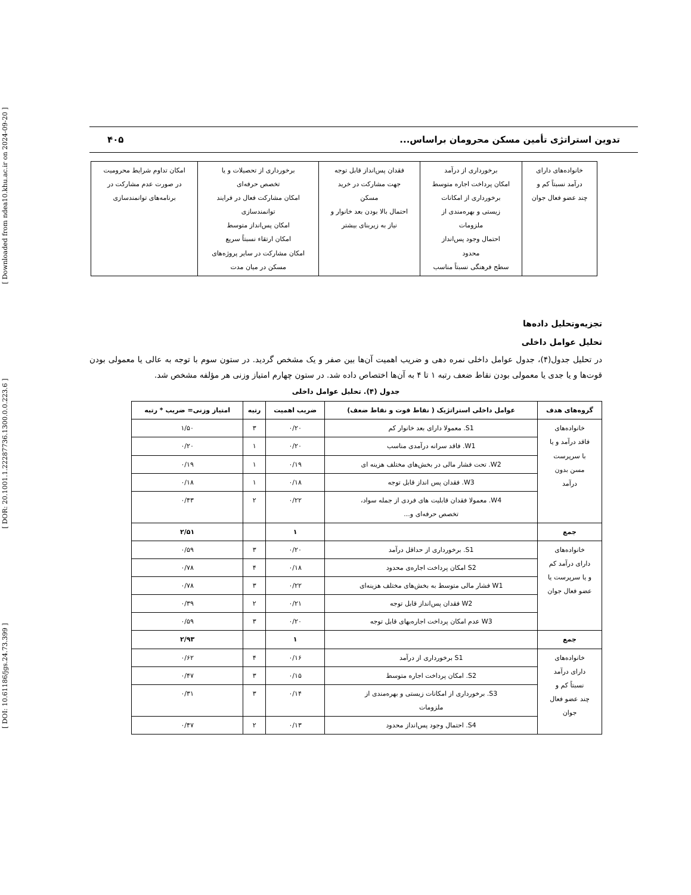[ DOI: 10.61186/jgs.24.73.399 ] [ DOR: 20.1001.1.22287736.1300.0.0.223.6 ] [ Downloaded from ndea10.khu.ac.ir on 2024-09-20 ]
تدوین استراتژی تأمین مسکن محرومان براساس... ۴۰۵
| خانواده‌های دارای درآمد نسبتاً کم و چند عضو فعال جوان | برخورداری از درآمد امکان پرداخت اجاره متوسط برخورداری از امکانات زیستی و بهره‌مندی از ملزومات احتمال وجود پس‌انداز محدود سطح فرهنگی نسبتاً مناسب | فقدان پس‌انداز قابل توجه جهت مشارکت در خرید مسکن احتمال بالا بودن بعد خانوار و نیاز به زیربنای بیشتر | برخورداری از تحصیلات و یا تخصص حرفه‌ای امکان مشارکت فعال در فرایند توانمندسازی امکان پس‌انداز متوسط امکان ارتقاء نسبتاً سریع امکان مشارکت در سایر پروژه‌های مسکن در میان مدت | امکان تداوم شرایط محرومیت در صورت عدم مشارکت در برنامه‌های توانمندسازی |
تجزیه‌وتحلیل داده‌ها
تحلیل عوامل داخلی
در تحلیل جدول(۴)، جدول عوامل داخلی نمره دهی و ضریب اهمیت آن‌ها بین صفر و یک مشخص گردید. در ستون سوم با توجه به عالی یا معمولی بودن قوت‌ها و یا جدی یا معمولی بودن نقاط ضعف رتبه ۱ تا ۴ به آن‌ها اختصاص داده شد. در ستون چهارم امتیاز وزنی هر مؤلفه مشخص شد.
جدول (۴). تحلیل عوامل داخلی
| گروه‌های هدف | عوامل داخلی استراتژیک ( نقاط قوت و نقاط ضعف) | ضریب اهمیت | رتبه | امتیاز وزنی= ضریب * رتبه |
| --- | --- | --- | --- | --- |
| خانواده‌های فاقد درآمد و یا با سرپرست مسن بدون درآمد | S1. معمولا دارای بعد خانوار کم | ۰/۲۰ | ۳ | ۱/۵۰ |
| | W1. فاقد سرانه درآمدی مناسب | ۰/۲۰ | ۱ | ۰/۲۰ |
| | W2. تحت فشار مالی در بخش‌های مختلف هزینه ای | ۰/۱۹ | ۱ | ۰/۱۹ |
| | W3. فقدان پس انداز قابل توجه | ۰/۱۸ | ۱ | ۰/۱۸ |
| | W4. معمولا فقدان قابلیت های فردی از جمله سواد، تخصص حرفه‌ای و... | ۰/۲۲ | ۲ | ۰/۴۳ |
| جمع | | ۱ | | ۲/۵۱ |
| خانواده‌های دارای درآمد کم و یا سرپرست یا عضو فعال جوان | S1. برخورداری از حداقل درآمد | ۰/۲۰ | ۳ | ۰/۵۹ |
| | S2 امکان پرداخت اجاره‌ی محدود | ۰/۱۸ | ۴ | ۰/۷۸ |
| | W1 فشار مالی متوسط به بخش‌های مختلف هزینه‌ای | ۰/۲۲ | ۳ | ۰/۷۸ |
| | W2 فقدان پس‌انداز قابل توجه | ۰/۲۱ | ۲ | ۰/۳۹ |
| | W3 عدم امکان پرداخت اجاره‌بهای قابل توجه | ۰/۲۰ | ۳ | ۰/۵۹ |
| جمع | | ۱ | | ۲/۹۳ |
| خانواده‌های دارای درآمد نسبتاً کم و چند عضو فعال جوان | S1 برخورداری از درآمد | ۰/۱۶ | ۴ | ۰/۶۲ |
| | S2. امکان پرداخت اجاره متوسط | ۰/۱۵ | ۳ | ۰/۴۷ |
| | S3. برخورداری از امکانات زیستی و بهره‌مندی از ملزومات | ۰/۱۴ | ۳ | ۰/۳۱ |
| | S4. احتمال وجود پس‌انداز محدود | ۰/۱۳ | ۲ | ۰/۴۷ |